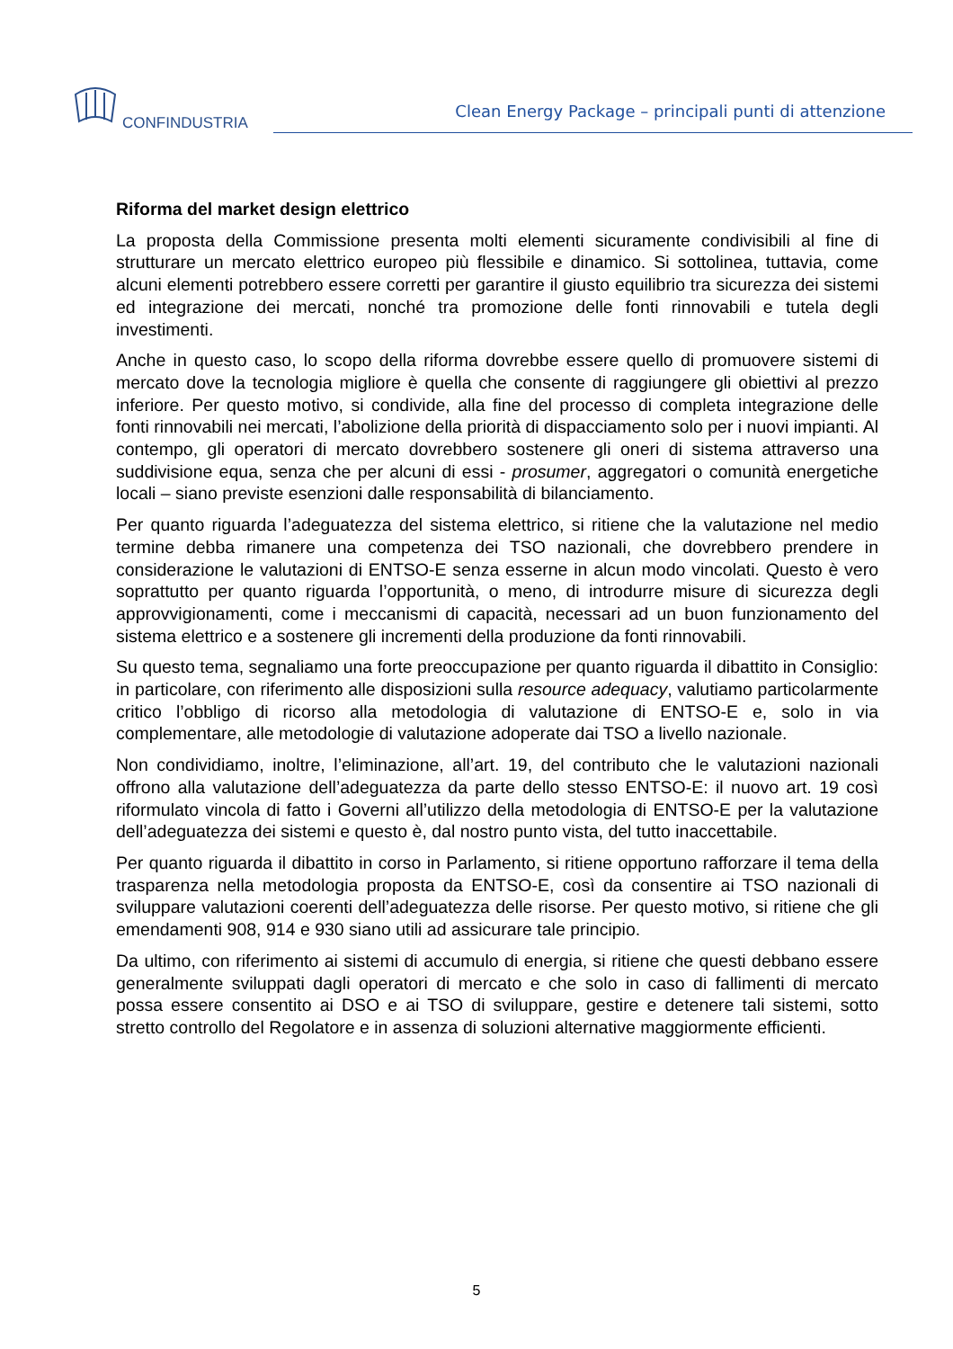CONFINDUSTRIA
Clean Energy Package – principali punti di attenzione
Riforma del market design elettrico
La proposta della Commissione presenta molti elementi sicuramente condivisibili al fine di strutturare un mercato elettrico europeo più flessibile e dinamico. Si sottolinea, tuttavia, come alcuni elementi potrebbero essere corretti per garantire il giusto equilibrio tra sicurezza dei sistemi ed integrazione dei mercati, nonché tra promozione delle fonti rinnovabili e tutela degli investimenti.
Anche in questo caso, lo scopo della riforma dovrebbe essere quello di promuovere sistemi di mercato dove la tecnologia migliore è quella che consente di raggiungere gli obiettivi al prezzo inferiore. Per questo motivo, si condivide, alla fine del processo di completa integrazione delle fonti rinnovabili nei mercati, l’abolizione della priorità di dispacciamento solo per i nuovi impianti. Al contempo, gli operatori di mercato dovrebbero sostenere gli oneri di sistema attraverso una suddivisione equa, senza che per alcuni di essi - prosumer, aggregatori o comunità energetiche locali – siano previste esenzioni dalle responsabilità di bilanciamento.
Per quanto riguarda l’adeguatezza del sistema elettrico, si ritiene che la valutazione nel medio termine debba rimanere una competenza dei TSO nazionali, che dovrebbero prendere in considerazione le valutazioni di ENTSO-E senza esserne in alcun modo vincolati. Questo è vero soprattutto per quanto riguarda l’opportunità, o meno, di introdurre misure di sicurezza degli approvvigionamenti, come i meccanismi di capacità, necessari ad un buon funzionamento del sistema elettrico e a sostenere gli incrementi della produzione da fonti rinnovabili.
Su questo tema, segnaliamo una forte preoccupazione per quanto riguarda il dibattito in Consiglio: in particolare, con riferimento alle disposizioni sulla resource adequacy, valutiamo particolarmente critico l’obbligo di ricorso alla metodologia di valutazione di ENTSO-E e, solo in via complementare, alle metodologie di valutazione adoperate dai TSO a livello nazionale.
Non condividiamo, inoltre, l’eliminazione, all’art. 19, del contributo che le valutazioni nazionali offrono alla valutazione dell’adeguatezza da parte dello stesso ENTSO-E: il nuovo art. 19 così riformulato vincola di fatto i Governi all’utilizzo della metodologia di ENTSO-E per la valutazione dell’adeguatezza dei sistemi e questo è, dal nostro punto vista, del tutto inaccettabile.
Per quanto riguarda il dibattito in corso in Parlamento, si ritiene opportuno rafforzare il tema della trasparenza nella metodologia proposta da ENTSO-E, così da consentire ai TSO nazionali di sviluppare valutazioni coerenti dell’adeguatezza delle risorse. Per questo motivo, si ritiene che gli emendamenti 908, 914 e 930 siano utili ad assicurare tale principio.
Da ultimo, con riferimento ai sistemi di accumulo di energia, si ritiene che questi debbano essere generalmente sviluppati dagli operatori di mercato e che solo in caso di fallimenti di mercato possa essere consentito ai DSO e ai TSO di sviluppare, gestire e detenere tali sistemi, sotto stretto controllo del Regolatore e in assenza di soluzioni alternative maggiormente efficienti.
5